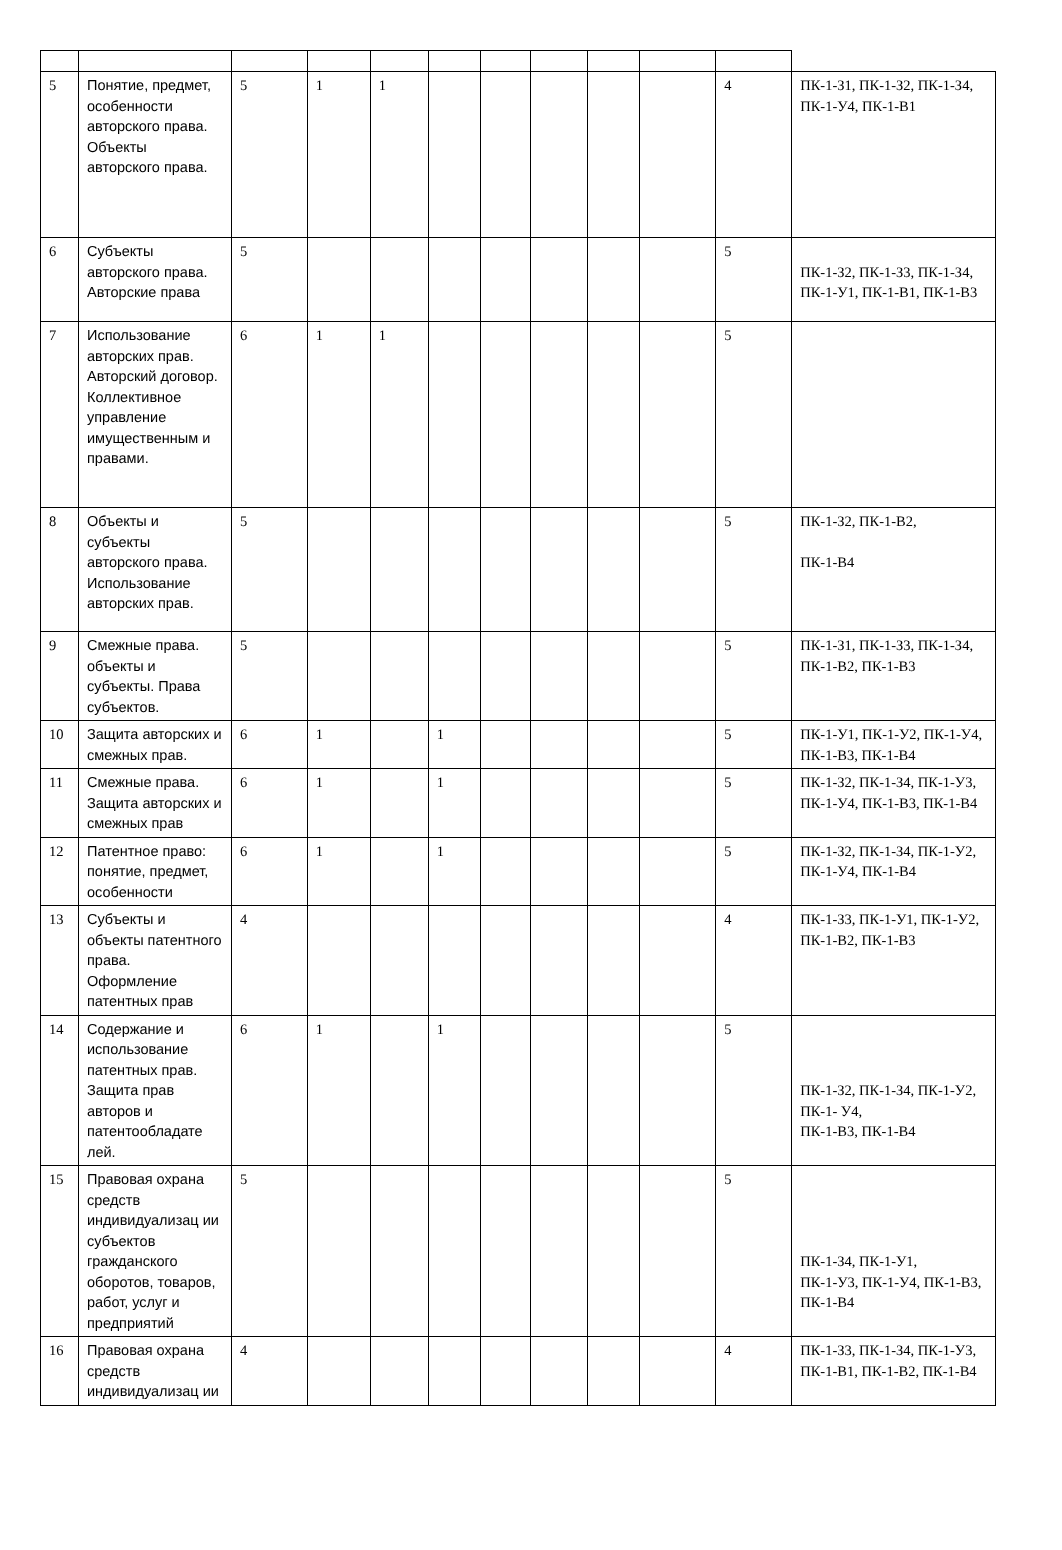| 5 | Понятие, предмет, особенности авторского права. Объекты авторского права. | 5 | 1 | 1 | | | | | | 4 | ПК-1-З1, ПК-1-З2, ПК-1-З4, ПК-1-У4, ПК-1-В1 |
| 6 | Субъекты авторского права. Авторские права | 5 | | | | | | | | 5 | ПК-1-З2, ПК-1-З3, ПК-1-З4, ПК-1-У1, ПК-1-В1, ПК-1-В3 |
| 7 | Использование авторских прав. Авторский договор. Коллективное управление имущественным и правами. | 6 | 1 | 1 | | | | | | 5 | |
| 8 | Объекты и субъекты авторского права. Использование авторских прав. | 5 | | | | | | | | 5 | ПК-1-З2, ПК-1-В2, ПК-1-В4 |
| 9 | Смежные права. объекты и субъекты. Права субъектов. | 5 | | | | | | | | 5 | ПК-1-З1, ПК-1-З3, ПК-1-З4, ПК-1-В2, ПК-1-В3 |
| 10 | Защита авторских и смежных прав. | 6 | 1 | | 1 | | | | | 5 | ПК-1-У1, ПК-1-У2, ПК-1-У4, ПК-1-В3, ПК-1-В4 |
| 11 | Смежные права. Защита авторских и смежных прав | 6 | 1 | | 1 | | | | | 5 | ПК-1-З2, ПК-1-З4, ПК-1-У3, ПК-1-У4, ПК-1-В3, ПК-1-В4 |
| 12 | Патентное право: понятие, предмет, особенности | 6 | 1 | | 1 | | | | | 5 | ПК-1-З2, ПК-1-З4, ПК-1-У2, ПК-1-У4, ПК-1-В4 |
| 13 | Субъекты и объекты патентного права. Оформление патентных прав | 4 | | | | | | | | 4 | ПК-1-З3, ПК-1-У1, ПК-1-У2, ПК-1-В2, ПК-1-В3 |
| 14 | Содержание и использование патентных прав. Защита прав авторов и патентообладате лей. | 6 | 1 | | 1 | | | | | 5 | ПК-1-З2, ПК-1-З4, ПК-1-У2, ПК-1- У4, ПК-1-В3, ПК-1-В4 |
| 15 | Правовая охрана средств индивидуализац ии субъектов гражданского оборотов, товаров, работ, услуг и предприятий | 5 | | | | | | | | 5 | ПК-1-З4, ПК-1-У1, ПК-1-У3, ПК-1-У4, ПК-1-В3, ПК-1-В4 |
| 16 | Правовая охрана средств индивидуализац ии | 4 | | | | | | | | 4 | ПК-1-З3, ПК-1-З4, ПК-1-У3, ПК-1-В1, ПК-1-В2, ПК-1-В4 |